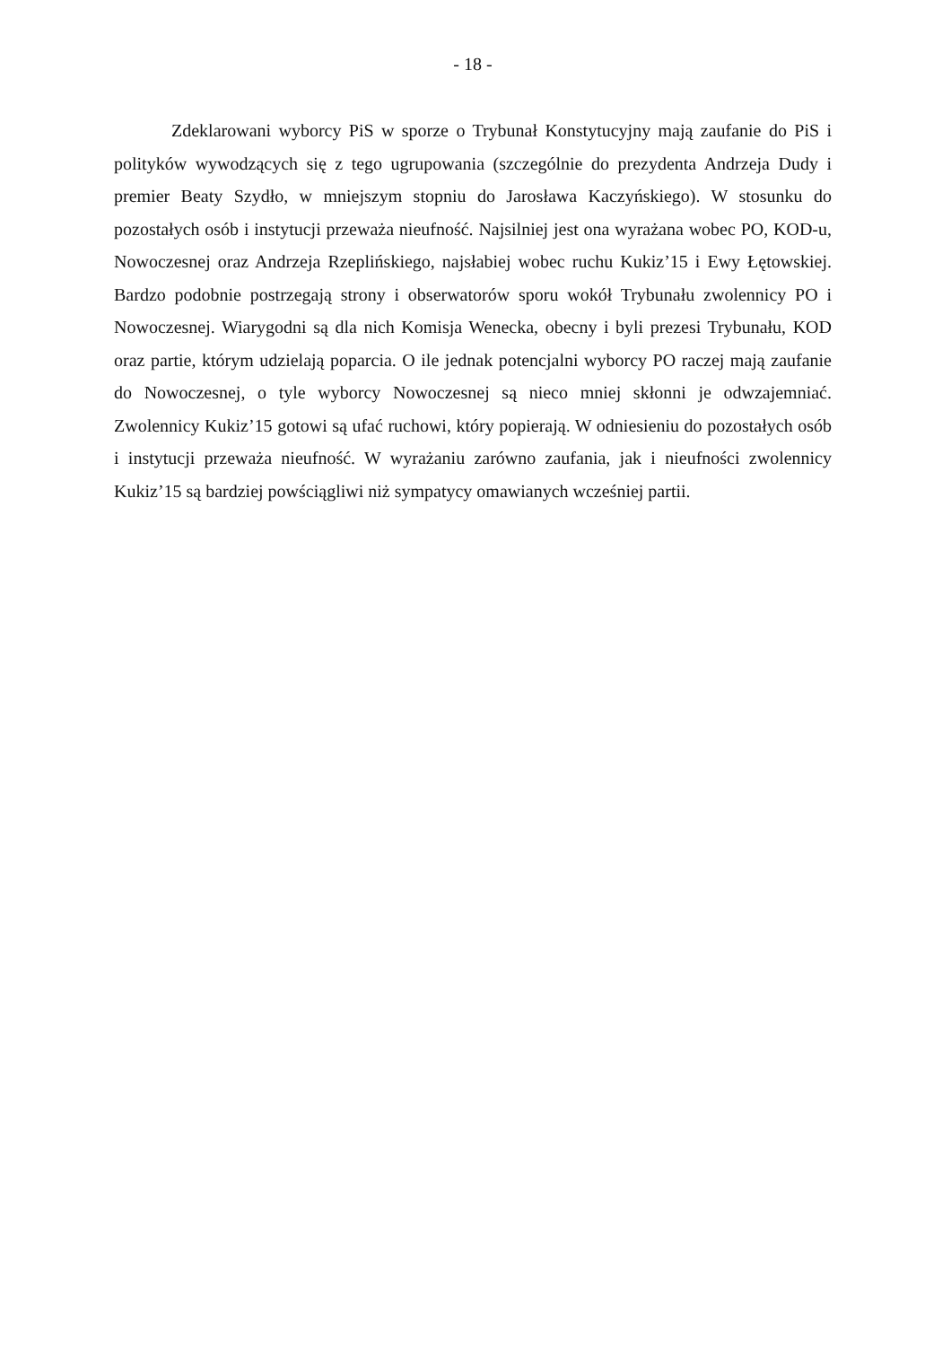- 18 -
Zdeklarowani wyborcy PiS w sporze o Trybunał Konstytucyjny mają zaufanie do PiS i polityków wywodzących się z tego ugrupowania (szczególnie do prezydenta Andrzeja Dudy i premier Beaty Szydło, w mniejszym stopniu do Jarosława Kaczyńskiego). W stosunku do pozostałych osób i instytucji przeważa nieufność. Najsilniej jest ona wyrażana wobec PO, KOD-u, Nowoczesnej oraz Andrzeja Rzeplińskiego, najsłabiej wobec ruchu Kukiz’15 i Ewy Łętowskiej. Bardzo podobnie postrzegają strony i obserwatorów sporu wokół Trybunału zwolennicy PO i Nowoczesnej. Wiarygodni są dla nich Komisja Wenecka, obecny i byli prezesi Trybunału, KOD oraz partie, którym udzielają poparcia. O ile jednak potencjalni wyborcy PO raczej mają zaufanie do Nowoczesnej, o tyle wyborcy Nowoczesnej są nieco mniej skłonni je odwzajemniać. Zwolennicy Kukiz’15 gotowi są ufać ruchowi, który popierają. W odniesieniu do pozostałych osób i instytucji przeważa nieufność. W wyrażaniu zarówno zaufania, jak i nieufności zwolennicy Kukiz’15 są bardziej powściągliwi niż sympatycy omawianych wcześniej partii.